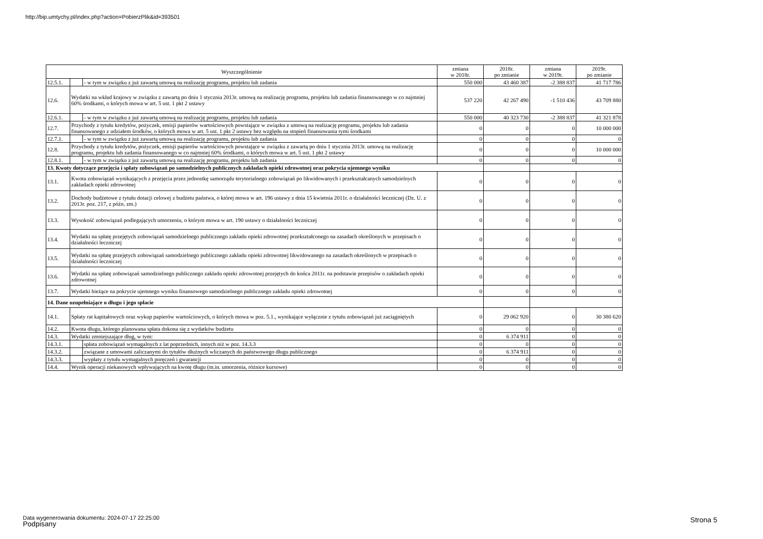http://bip.umtychy.pl/index.php?action=PobierzPlik&id=393501
| Wyszczególnienie | | | zmiana w 2018r. | 2018r. po zmianie | zmiana w 2019r. | 2019r. po zmianie |
| --- | --- | --- | --- | --- | --- | --- |
| 12.5.1. | | - w tym w związku z już zawartą umową na realizację programu, projektu lub zadania | 550 000 | 43 460 387 | -2 388 837 | 41 717 786 |
| 12.6. | Wydatki na wkład krajowy w związku z zawartą po dniu 1 stycznia 2013r. umową na realizację programu, projektu lub zadania finansowanego w co najmniej 60% środkami, o których mowa w art. 5 ust. 1 pkt 2 ustawy | | 537 220 | 42 267 490 | -1 510 436 | 43 709 880 |
| 12.6.1. | | - w tym w związku z już zawartą umową na realizację programu, projektu lub zadania | 550 000 | 40 323 730 | -2 388 837 | 41 321 878 |
| 12.7. | Przychody z tytułu kredytów, pożyczek, emisji papierów wartościowych powstające w związku z umową na realizację programu, projektu lub zadania finansowanego z udziałem środków, o których mowa w art. 5 ust. 1 pkt 2 ustawy bez względu na stopień finansowania tymi środkami | | 0 | 0 | 0 | 10 000 000 |
| 12.7.1. | | - w tym w związku z już zawartą umową na realizację programu, projektu lub zadania | 0 | 0 | 0 | 0 |
| 12.8. | Przychody z tytułu kredytów, pożyczek, emisji papierów wartościowych powstające w związku z zawartą po dniu 1 stycznia 2013r. umową na realizację programu, projektu lub zadania finansowanego w co najmniej 60% środkami, o których mowa w art. 5 ust. 1 pkt 2 ustawy | | 0 | 0 | 0 | 10 000 000 |
| 12.8.1. | | - w tym w związku z już zawartą umową na realizację programu, projektu lub zadania | 0 | 0 | 0 | 0 |
| 13. Kwoty dotyczące przejęcia i spłaty zobowiązań po samodzielnych publicznych zakładach opieki zdrowotnej oraz pokrycia ujemnego wyniku | | | | | | |
| 13.1. | Kwota zobowiązań wynikających z przejęcia przez jednostkę samorządu terytorialnego zobowiązań po likwidowanych i przekształcanych samodzielnych zakładach opieki zdrowotnej | | 0 | 0 | 0 | 0 |
| 13.2. | Dochody budżetowe z tytułu dotacji celowej z budżetu państwa, o której mowa w art. 196 ustawy z dnia 15 kwietnia 2011r. o działalności leczniczej (Dz. U. z 2013r. poz. 217, z późn. zm.) | | 0 | 0 | 0 | 0 |
| 13.3. | Wysokość zobowiązań podlegających umorzeniu, o którym mowa w art. 190 ustawy o działalności leczniczej | | 0 | 0 | 0 | 0 |
| 13.4. | Wydatki na spłatę przejętych zobowiązań samodzielnego publicznego zakładu opieki zdrowotnej przekształconego na zasadach określonych w przepisach o działalności leczniczej | | 0 | 0 | 0 | 0 |
| 13.5. | Wydatki na spłatę przejętych zobowiązań samodzielnego publicznego zakładu opieki zdrowotnej likwidowanego na zasadach określonych w przepisach o działalności leczniczej | | 0 | 0 | 0 | 0 |
| 13.6. | Wydatki na spłatę zobowiązań samodzielnego publicznego zakładu opieki zdrowotnej przejętych do końca 2011r. na podstawie przepisów o zakładach opieki zdrowotnej | | 0 | 0 | 0 | 0 |
| 13.7. | Wydatki bieżące na pokrycie ujemnego wyniku finansowego samodzielnego publicznego zakładu opieki zdrowotnej | | 0 | 0 | 0 | 0 |
| 14. Dane uzupełniające o długu i jego spłacie | | | | | | |
| 14.1. | Spłaty rat kapitałowych oraz wykup papierów wartościowych, o których mowa w poz. 5.1., wynikające wyłącznie z tytułu zobowiązań już zaciągniętych | | 0 | 29 062 920 | 0 | 30 380 620 |
| 14.2. | Kwota długu, którego planowana spłata dokona się z wydatków budżetu | | 0 | 0 | 0 | 0 |
| 14.3. | Wydatki zmniejszające dług, w tym: | | 0 | 6 374 911 | 0 | 0 |
| 14.3.1. | | spłata zobowiązań wymagalnych z lat poprzednich, innych niż w poz. 14.3.3 | 0 | 0 | 0 | 0 |
| 14.3.2. | | związane z umowami zaliczanymi do tytułów dłużnych wliczanych do państwowego długu publicznego | 0 | 6 374 911 | 0 | 0 |
| 14.3.3. | | wypłaty z tytułu wymagalnych poręczeń i gwarancji | 0 | 0 | 0 | 0 |
| 14.4. | Wynik operacji niekasowych wpływających na kwotę długu (m.in. umorzenia, różnice kursowe) | | 0 | 0 | 0 | 0 |
Data wygenerowania dokumentu: 2024-07-17 22:25:00
Podpisany
Strona 5